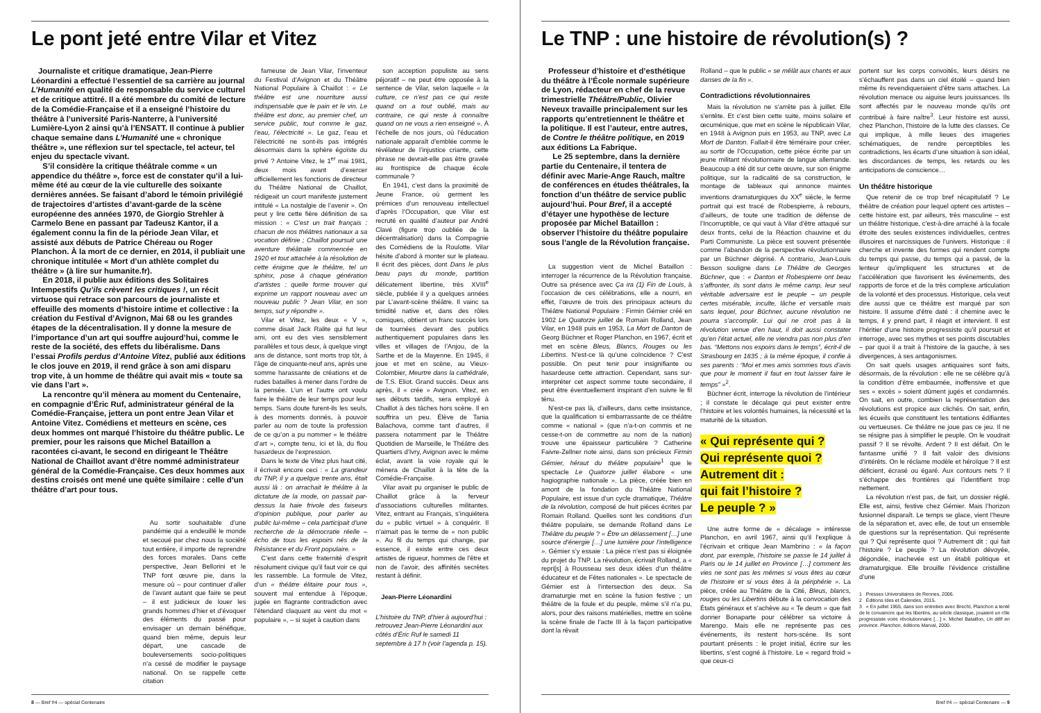Le pont jeté entre Vilar et Vitez
Journaliste et critique dramatique, Jean-Pierre Léonardini a effectué l’essentiel de sa carrière au journal L’Humanité en qualité de responsable du service culturel et de critique attitré. Il a été membre du comité de lecture de la Comédie-Française et il a enseigné l’histoire du théâtre à l’université Paris-Nanterre, à l’université Lumière-Lyon 2 ainsi qu’à l’ENSATT. Il continue à publier chaque semaine dans L’Humanité une « chronique théâtre », une réflexion sur tel spectacle, tel acteur, tel enjeu du spectacle vivant.
S’il considère la critique théâtrale comme « un appendice du théâtre », force est de constater qu’il a lui-même été au cœur de la vie culturelle des soixante dernières années. Se faisant d’abord le témoin privilégié de trajectoires d’artistes d’avant-garde de la scène européenne des années 1970, de Giorgio Strehler à Carmelo Bene en passant par Tadeusz Kantor, il a également connu la fin de la période Jean Vilar, et assisté aux débuts de Patrice Chéreau ou Roger Planchon. À la mort de ce dernier, en 2014, il publiait une chronique intitulée « Mort d’un athlète complet du théâtre » (à lire sur humanite.fr).
En 2018, il publie aux éditions des Solitaires Intempestifs Qu’ils crèvent les critiques !, un récit virtuose qui retrace son parcours de journaliste et effeuille des moments d’histoire intime et collective : la création du Festival d’Avignon, Mai 68 ou les grandes étapes de la décentralisation. Il y donne la mesure de l’importance d’un art qui souffre aujourd’hui, comme le reste de la société, des effets du libéralisme. Dans l’essai Profils perdus d’Antoine Vitez, publié aux éditions le clos jouve en 2019, il rend grâce à son ami disparu trop vite, à un homme de théâtre qui avait mis « toute sa vie dans l’art ».
La rencontre qu’il mènera au moment du Centenaire, en compagnie d’Éric Ruf, administrateur général de la Comédie-Française, jettera un pont entre Jean Vilar et Antoine Vitez. Comédiens et metteurs en scène, ces deux hommes ont marqué l’histoire du théâtre public. Le premier, pour les raisons que Michel Bataillon a racontées ci-avant, le second en dirigeant le Théâtre National de Chaillot avant d’être nommé administrateur général de la Comédie-Française. Ces deux hommes aux destins croisés ont mené une quête similaire : celle d’un théâtre d’art pour tous.
Au sortir souhaitable d’une pandémie qui a endeuillé le monde et secoué par chez nous la société tout entière, il importe de reprendre des forces morales. Dans cette perspective, Jean Bellorini et le TNP font œuvre pie, dans la mesure où – pour continuer d’aller de l’avant autant que faire se peut – il est judicieux de louer les grands hommes d’hier et d’évoquer des éléments du passé pour envisager un demain bénéfique, quand bien même, depuis leur départ, une cascade de bouleversements socio-politiques n’a cessé de modifier le paysage national. On se rappelle cette citation
fameuse de Jean Vilar, l’inventeur du Festival d’Avignon et du Théâtre National Populaire à Chaillot : « Le théâtre est une nourriture aussi indispensable que le pain et le vin. Le théâtre est donc, au premier chef, un service public, tout comme le gaz, l’eau, l’électricité ». Le gaz, l’eau et l’électricité ne sont-ils pas intégrés désormais dans la sphère égoïste du privé ? Antoine Vitez, le 1<sup>er</sup> mai 1981, deux mois avant d’exercer officiellement les fonctions de directeur du Théâtre National de Chaillot, rédigeait un court manifeste justement intitulé « La nostalgie de l’avenir ». On peut y lire cette fière définition de sa mission : « C’est un trait français : chacun de nos théâtres nationaux a sa vocation définie ; Chaillot poursuit une aventure théâtrale commencée en 1920 et tout attachée à la résolution de cette énigme que le théâtre, tel un sphinx, pose à chaque génération d’artistes : quelle forme trouver qui exprime un rapport nouveau avec un nouveau public ? Jean Vilar, en son temps, sut y répondre ».
Vilar et Vitez, les deux « V », comme disait Jack Ralite qui fut leur ami, ont eu des vies sensiblement parallèles et tous deux, à quelque vingt ans de distance, sont morts trop tôt, à l’âge de cinquante-neuf ans, après une somme harassante de créations et de rudes batailles à mener dans l’ordre de la pensée. L’un et l’autre ont voulu faire le théâtre de leur temps pour leur temps. Sans doute furent-ils les seuls, à des moments donnés, à pouvoir parler au nom de toute la profession de ce qu’on a pu nommer « le théâtre d’art », compte tenu, ici et là, du flou hasardeux de l’expression.
Dans le texte de Vitez plus haut cité, il écrivait encore ceci : « La grandeur du TNP, il y a quelque trente ans, était aussi là : on arrachait le théâtre à la dictature de la mode, on passait par-dessus la haie frivole des faiseurs d’opinion publique, pour parler au public lui-même – cela participait d’une recherche de la démocratie réelle – écho de tous les espoirs nés de la Résistance et du Front populaire. »
C’est dans cette fraternité d’esprit résolument civique qu’il faut voir ce qui les rassemble. La formule de Vitez, d’un « théâtre élitaire pour tous », souvent mal entendue à l’époque, jugée en flagrante contradiction avec l’étendard claquant au vent du mot « populaire », – si sujet à caution dans
son acception populiste au sens péjoratif – ne peut être opposée à la sentence de Vilar, selon laquelle « la culture, ce n’est pas ce qui reste quand on a tout oublié, mais au contraire, ce qui reste à connaître quand on ne vous a rien enseigné ». À l’échelle de nos jours, où l’éducation nationale apparaît d’emblée comme le révélateur de l’injustice criante, cette phrase ne devrait-elle pas être gravée au frontispice de chaque école communale ?
En 1941, c’est dans la proximité de Jeune France, où germent les prémices d’un renouveau intellectuel d’après l’Occupation, que Vilar est recruté en qualité d’auteur par André Clavé (figure trop oubliée de la décentralisation) dans la Compagnie des Comédiens de la Roulotte. Vilar hésite d’abord à monter sur le plateau. Il écrit des pièces, dont Dans le plus beau pays du monde, partition délicatement libertine, très XVIII<sup>e</sup> siècle, publiée il y a quelques années par L’avant-scène théâtre. Il vainc sa timidité native et, dans des rôles comiques, obtient un franc succès lors de tournées devant des publics authentiquement populaires dans les villes et villages de l’Anjou, de la Sarthe et de la Mayenne. En 1945, il joue et met en scène, au Vieux-Colombier, Meurtre dans la cathédrale, de T.S. Eliot. Grand succès. Deux ans après, il « crée » Avignon. Vitez, en ses débuts tardifs, sera employé à Chaillot à des tâches hors scène. Il en souffrira un peu. Élève de Tania Balachova, comme tant d’autres, il passera notamment par le Théâtre Quotidien de Marseille, le Théâtre des Quartiers d’Ivry, Avignon avec le même éclat, avant la voie royale qui le mènera de Chaillot à la tête de la Comédie-Française.
Vilar avait pu organiser le public de Chaillot grâce à la ferveur d’associations culturelles militantes. Vitez, entrant au Français, s’inquiétera du « public virtuel » à conquérir. Il n’aimait pas le terme de « non public ». Au fil du temps qui change, par essence, il existe entre ces deux artistes de rigueur, hommes de l’être et non de l’avoir, des affinités secrètes restant à définir.
Jean-Pierre Léonardini
L’histoire du TNP, d’hier à aujourd’hui : retrouvez Jean-Pierre Léonardini aux côtés d’Éric Ruf le samedi 11 septembre à 17 h (voir l’agenda p. 15).
8 — Bref #4 — spécial Centenaire
Le TNP : une histoire de révolution(s) ?
Professeur d’histoire et d’esthétique du théâtre à l’École normale supérieure de Lyon, rédacteur en chef de la revue trimestrielle Théâtre/Public, Olivier Neveux travaille principalement sur les rapports qu’entretiennent le théâtre et la politique. Il est l’auteur, entre autres, de Contre le théâtre politique, en 2019 aux éditions La Fabrique.
Le 25 septembre, dans la dernière partie du Centenaire, il tentera de définir avec Marie-Ange Rauch, maître de conférences en études théâtrales, la fonction d’un théâtre de service public aujourd’hui. Pour Bref, il a accepté d’étayer une hypothèse de lecture proposée par Michel Bataillon : observer l’histoire du théâtre populaire sous l’angle de la Révolution française.
La suggestion vient de Michel Bataillon : interroger la récurrence de la Révolution française. Outre sa présence avec Ça ira (1) Fin de Louis, à l’occasion de ces célébrations, elle a nourri, en effet, l’œuvre de trois des principaux acteurs du Théâtre National Populaire : Firmin Gémier créé en 1902 Le Quatorze juillet de Romain Rolland, Jean Vilar, en 1948 puis en 1953, La Mort de Danton de Georg Büchner et Roger Planchon, en 1967, écrit et met en scène Bleus, Blancs, Rouges ou les Libertins. N’est-ce là qu’une coïncidence ? C’est possible. On peut tenir pour insignifiante ou hasardeuse cette attraction. Cependant, sans sur-interpréter cet aspect somme toute secondaire, il peut être éventuellement inspirant d’en suivre le fil ténu.
N’est-ce pas là, d’ailleurs, dans cette insistance, que la qualification si embarrassante de ce théâtre comme « national » (que n’a-t-on commis et ne cesse-t-on de commettre au nom de la nation) trouve une épaisseur particulière ? Catherine Faivre-Zellner note ainsi, dans son précieux Firmin Gémier, héraut du théâtre populaire<sup>1</sup> que le spectacle Le Quatorze juillet élabore « une hagiographie nationale ». La pièce, créée bien en amont de la fondation du Théâtre National Populaire, est issue d’un cycle dramatique, Théâtre de la révolution, composé de huit pièces écrites par Romain Rolland. Quelles sont les conditions d’un théâtre populaire, se demande Rolland dans Le Théâtre du peuple ? « Être un délassement […] une source d’énergie […] une lumière pour l’intelligence ». Gémier s’y essaie : La pièce n’est pas si éloignée du projet du TNP. La révolution, écrivait Rolland, a « repri[s] à Rousseau ses deux idées d’un théâtre éducateur et de Fêtes nationales ». Le spectacle de Gémier est à l’intersection des deux. Sa dramaturgie met en scène la fusion festive ; un théâtre de la foule et du peuple, même s’il n’a pu, alors, pour des raisons matérielles, mettre en scène la scène finale de l’acte III à la façon participative dont la rêvait
Rolland – que le public « se mêlât aux chants et aux danses de la fin ».
Contradictions révolutionnaires
Mais la révolution ne s’arrête pas à juillet. Elle s’entête. Et c’est bien cette suite, moins solaire et œcuménique, que met en scène le républicain Vilar, en 1948 à Avignon puis en 1953, au TNP, avec La Mort de Danton. Fallait-il être téméraire pour créer, au sortir de l’Occupation, cette pièce écrite par un jeune militant révolutionnaire de langue allemande. Beaucoup a été dit sur cette œuvre, sur son énigme politique, sur la radicalité de sa construction, le montage de tableaux qui annonce maintes inventions dramaturgiques du XX<sup>e</sup> siècle, le ferme portrait qui est tracé de Robespierre, à rebours, d’ailleurs, de toute une tradition de défense de l’Incorruptible, ce qui vaut à Vilar d’être attaqué sur deux fronts, celui de la Réaction chauvine et du Parti Communiste. La pièce est souvent présentée comme l’abandon de la perspective révolutionnaire par un Büchner dégrisé. A contrario, Jean-Louis Besson souligne dans Le Théâtre de Georges Büchner, que : « Danton et Robespierre ont beau s’affronter, ils sont dans le même camp, leur seul véritable adversaire est le peuple – un peuple certes misérable, inculte, lâche et versatile mais sans lequel, pour Büchner, aucune révolution ne pourra s’accomplir. Lui qui ne croit pas à la révolution venue d’en haut, il doit aussi constater qu’en l’état actuel, elle ne viendra pas non plus d’en bas. “Mettons nos espoirs dans le temps”, écrit-il de Strasbourg en 1835 ; à la même époque, il confie à ses parents : “Moi et mes amis sommes tous d’avis que pour le moment il faut en tout laisser faire le temps” »<sup>2</sup>.
Büchner écrit, interroge la révolution de l’intérieur ; il constate le décalage qui peut exister entre l’histoire et les volontés humaines, la nécessité et la maturité de la situation.
« Qui représente qui ?
Qui représente quoi ?
Autrement dit :
qui fait l’histoire ?
Le peuple ? »
Une autre forme de « décalage » intéresse Planchon, en avril 1967, ainsi qu’il l’explique à l’écrivain et critique Jean Mambrino : « la façon dont, par exemple, l’histoire se passe le 14 juillet à Paris ou le 14 juillet en Province […] comment les vies ne sont pas les mêmes si vous êtes au cœur de l’histoire et si vous êtes à la périphérie ». La pièce, créée au Théâtre de la Cité, Bleus, blancs, rouges ou les Libertins débute à la convocation des États généraux et s’achève au « Te deum » que fait donner Bonaparte pour célébrer sa victoire à Marengo. Mais elle ne représente pas ces événements, ils restent hors-scène. Ils sont pourtant présents : le projet initial, écrire sur les libertins, s’est cogné à l’histoire. Le « regard froid » que ceux-ci
portent sur les corps convoités, leurs désirs ne s’échauffent pas dans un ciel étoilé – quand bien même ils revendiqueraient d’être sans attaches. La révolution menace ou aiguise leurs jouissances. Ils sont affectés par le nouveau monde qu’ils ont contribué à faire naître<sup>3</sup>. Leur histoire est aussi, chez Planchon, l’histoire de la lutte des classes. Ce qui implique, à mille lieues des imageries schématiques, de rendre perceptibles les contradictions, les écarts d’une situation à son idéal, les discordances de temps, les retards ou les anticipations de conscience…
Un théâtre historique
Que retenir de ce trop bref récapitulatif ? Le théâtre de création pour lequel optent ces artistes – cette histoire est, par ailleurs, très masculine – est un théâtre historique, c’est-à-dire arraché à la focale étroite des seules existences individuelles, centres illusoires et narcissiques de l’univers. Historique : il cherche et invente des formes qui rendent compte du temps qui passe, du temps qui a passé, de la lenteur qu’impliquent les structures et de l’accélération que favorisent les événements, des rapports de force et de la très complexe articulation de la volonté et des processus. Historique, cela veut dire aussi que ce théâtre est marqué par son histoire. Il assume d’être daté : il chemine avec le temps, il y prend part, il réagit et intervient. Il est l’héritier d’une histoire progressiste qu’il poursuit et interroge, avec ses mythes et ses points discutables – par quoi il a trait à l’histoire de la gauche, à ses divergences, à ses antagonismes.
On sait quels usages antiquaires sont faits, désormais, de la révolution : elle ne se célèbre qu’à la condition d’être embaumée, inoffensive et que ses « excès » soient dûment jugés et condamnés. On sait, en outre, combien la représentation des révolutions est propice aux clichés. On sait, enfin, les écueils que constituent les tentations édifiantes ou vertueuses. Ce théâtre ne joue pas ce jeu. Il ne se résigne pas à simplifier le peuple. On le voudrait passif ? Il se révolte. Ardent ? Il est défait. On le fantasme unifié ? Il fait valoir des divisions d’intérêts. On le réclame modèle et héroïque ? Il est déficient, écrasé ou égaré. Aux contours nets ? Il s’échappe des frontières qui l’identifient trop nettement.
La révolution n’est pas, de fait, un dossier réglé. Elle est, ainsi, festive chez Gémier. Mais l’horizon fusionnel disparaît. Le temps se glace, vient l’heure de la séparation et, avec elle, de tout un ensemble de questions sur la représentation. Qui représente qui ? Qui représente quoi ? Autrement dit : qui fait l’histoire ? Le peuple ? La révolution dévoyée, dégondée, inachevée est un établi politique et dramaturgique. Elle brouille l’évidence cristalline d’une
1 Presses Universitaires de Rennes, 2006.
2 Éditions Ides et Calendes, 2015.
3 « En juillet 1955, dans son entretien avec Brecht, Planchon a tenté de le convaincre que les libertins, au siècle classique, jouaient un rôle progressiste voire révolutionnaire […] ». Michel Bataillon, Un défi en province. Planchon, éditions Marval, 2000.
Bref #4 — spécial Centenaire — 9